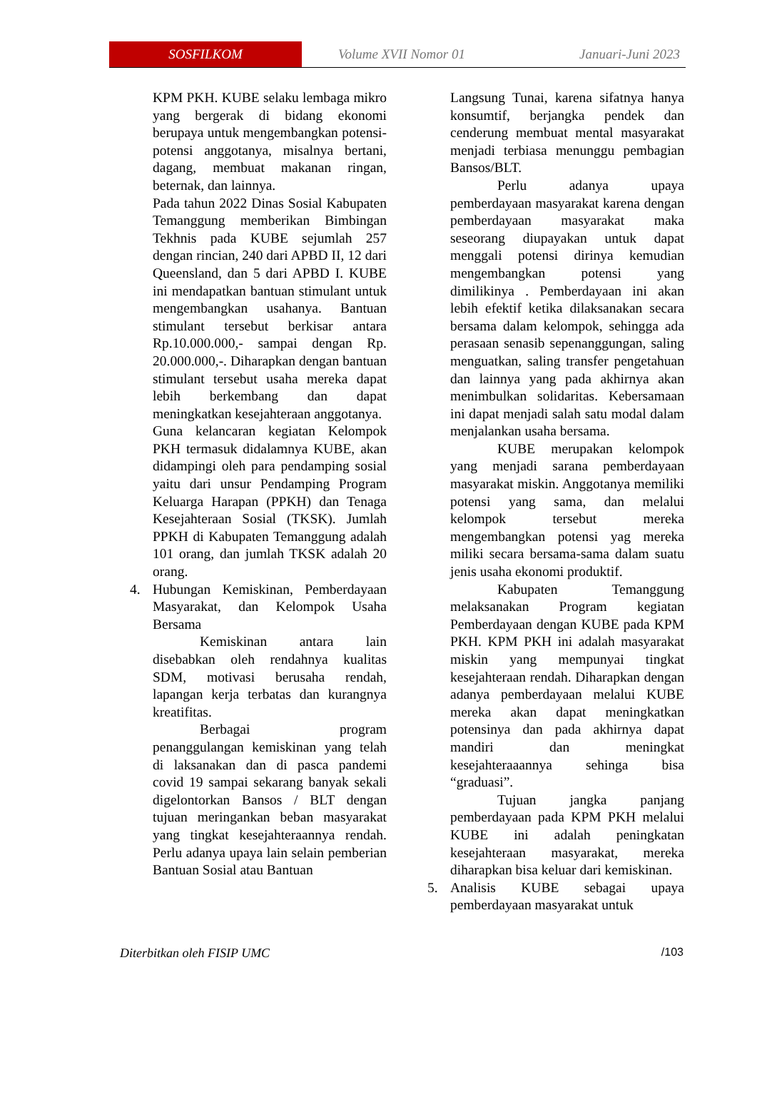SOSFILKOM
Volume XVII Nomor 01 Januari-Juni 2023
KPM PKH. KUBE selaku lembaga mikro yang bergerak di bidang ekonomi berupaya untuk mengembangkan potensi-potensi anggotanya, misalnya bertani, dagang, membuat makanan ringan, beternak, dan lainnya.
Pada tahun 2022 Dinas Sosial Kabupaten Temanggung memberikan Bimbingan Tekhnis pada KUBE sejumlah 257 dengan rincian, 240 dari APBD II, 12 dari Queensland, dan 5 dari APBD I. KUBE ini mendapatkan bantuan stimulant untuk mengembangkan usahanya. Bantuan stimulant tersebut berkisar antara Rp.10.000.000,- sampai dengan Rp. 20.000.000,-. Diharapkan dengan bantuan stimulant tersebut usaha mereka dapat lebih berkembang dan dapat meningkatkan kesejahteraan anggotanya.
Guna kelancaran kegiatan Kelompok PKH termasuk didalamnya KUBE, akan didampingi oleh para pendamping sosial yaitu dari unsur Pendamping Program Keluarga Harapan (PPKH) dan Tenaga Kesejahteraan Sosial (TKSK). Jumlah PPKH di Kabupaten Temanggung adalah 101 orang, dan jumlah TKSK adalah 20 orang.
4. Hubungan Kemiskinan, Pemberdayaan Masyarakat, dan Kelompok Usaha Bersama
Kemiskinan antara lain disebabkan oleh rendahnya kualitas SDM, motivasi berusaha rendah, lapangan kerja terbatas dan kurangnya kreatifitas.
Berbagai program penanggulangan kemiskinan yang telah di laksanakan dan di pasca pandemi covid 19 sampai sekarang banyak sekali digelontorkan Bansos / BLT dengan tujuan meringankan beban masyarakat yang tingkat kesejahteraannya rendah. Perlu adanya upaya lain selain pemberian Bantuan Sosial atau Bantuan
Langsung Tunai, karena sifatnya hanya konsumtif, berjangka pendek dan cenderung membuat mental masyarakat menjadi terbiasa menunggu pembagian Bansos/BLT.
Perlu adanya upaya pemberdayaan masyarakat karena dengan pemberdayaan masyarakat maka seseorang diupayakan untuk dapat menggali potensi dirinya kemudian mengembangkan potensi yang dimilikinya . Pemberdayaan ini akan lebih efektif ketika dilaksanakan secara bersama dalam kelompok, sehingga ada perasaan senasib sepenanggungan, saling menguatkan, saling transfer pengetahuan dan lainnya yang pada akhirnya akan menimbulkan solidaritas. Kebersamaan ini dapat menjadi salah satu modal dalam menjalankan usaha bersama.
KUBE merupakan kelompok yang menjadi sarana pemberdayaan masyarakat miskin. Anggotanya memiliki potensi yang sama, dan melalui kelompok tersebut mereka mengembangkan potensi yag mereka miliki secara bersama-sama dalam suatu jenis usaha ekonomi produktif.
Kabupaten Temanggung melaksanakan Program kegiatan Pemberdayaan dengan KUBE pada KPM PKH. KPM PKH ini adalah masyarakat miskin yang mempunyai tingkat kesejahteraan rendah. Diharapkan dengan adanya pemberdayaan melalui KUBE mereka akan dapat meningkatkan potensinya dan pada akhirnya dapat mandiri dan meningkat kesejahteraaannya sehinga bisa “graduasi”.
Tujuan jangka panjang pemberdayaan pada KPM PKH melalui KUBE ini adalah peningkatan kesejahteraan masyarakat, mereka diharapkan bisa keluar dari kemiskinan.
5. Analisis KUBE sebagai upaya pemberdayaan masyarakat untuk
Diterbitkan oleh FISIP UMC /103